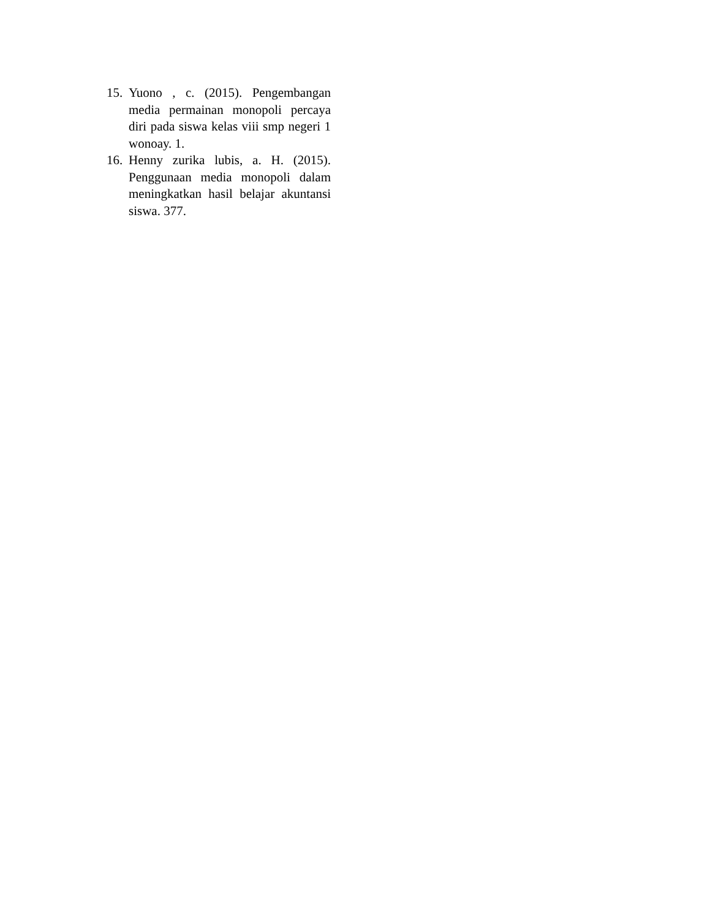15. Yuono , c. (2015). Pengembangan media permainan monopoli percaya diri pada siswa kelas viii smp negeri 1 wonoay. 1.
16. Henny zurika lubis, a. H. (2015). Penggunaan media monopoli dalam meningkatkan hasil belajar akuntansi siswa. 377.